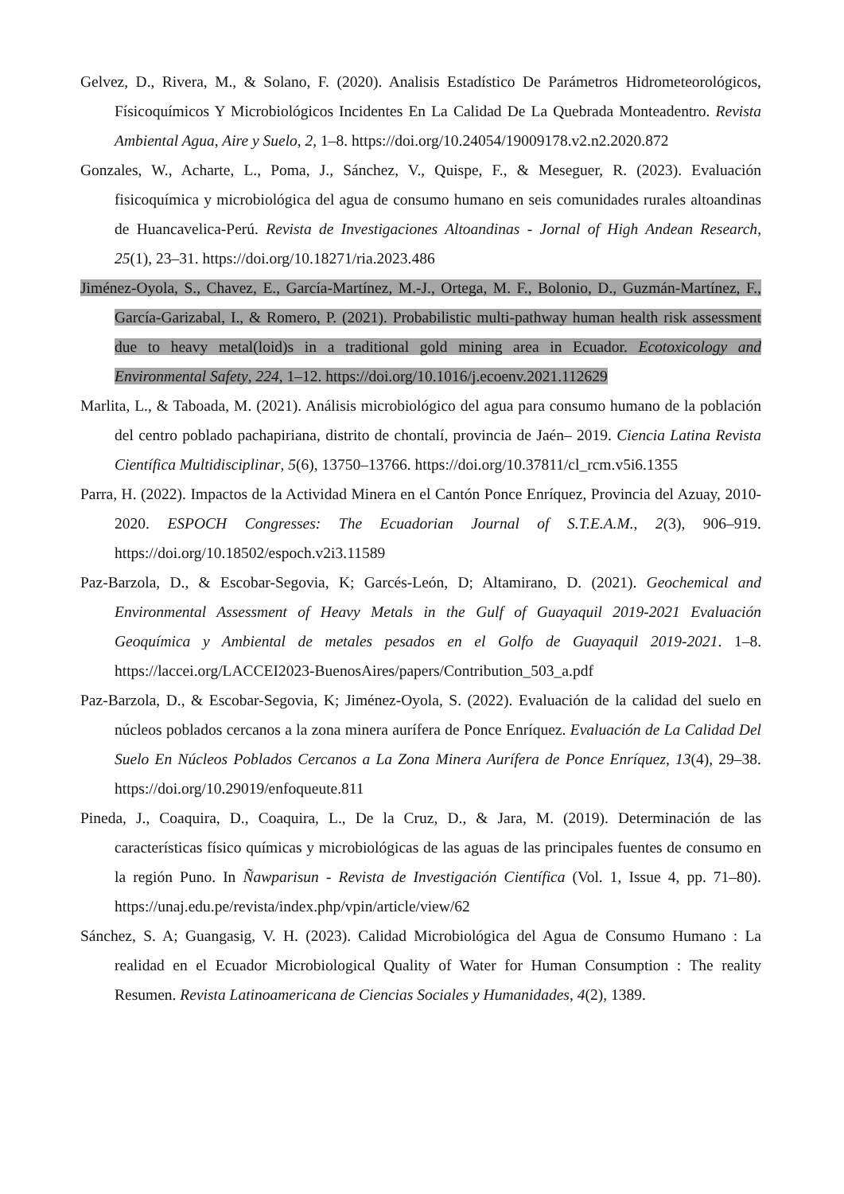Gelvez, D., Rivera, M., & Solano, F. (2020). Analisis Estadístico De Parámetros Hidrometeorológicos, Físicoquímicos Y Microbiológicos Incidentes En La Calidad De La Quebrada Monteadentro. Revista Ambiental Agua, Aire y Suelo, 2, 1–8. https://doi.org/10.24054/19009178.v2.n2.2020.872
Gonzales, W., Acharte, L., Poma, J., Sánchez, V., Quispe, F., & Meseguer, R. (2023). Evaluación fisicoquímica y microbiológica del agua de consumo humano en seis comunidades rurales altoandinas de Huancavelica-Perú. Revista de Investigaciones Altoandinas - Jornal of High Andean Research, 25(1), 23–31. https://doi.org/10.18271/ria.2023.486
Jiménez-Oyola, S., Chavez, E., García-Martínez, M.-J., Ortega, M. F., Bolonio, D., Guzmán-Martínez, F., García-Garizabal, I., & Romero, P. (2021). Probabilistic multi-pathway human health risk assessment due to heavy metal(loid)s in a traditional gold mining area in Ecuador. Ecotoxicology and Environmental Safety, 224, 1–12. https://doi.org/10.1016/j.ecoenv.2021.112629
Marlita, L., & Taboada, M. (2021). Análisis microbiológico del agua para consumo humano de la población del centro poblado pachapiriana, distrito de chontalí, provincia de Jaén– 2019. Ciencia Latina Revista Científica Multidisciplinar, 5(6), 13750–13766. https://doi.org/10.37811/cl_rcm.v5i6.1355
Parra, H. (2022). Impactos de la Actividad Minera en el Cantón Ponce Enríquez, Provincia del Azuay, 2010- 2020. ESPOCH Congresses: The Ecuadorian Journal of S.T.E.A.M., 2(3), 906–919. https://doi.org/10.18502/espoch.v2i3.11589
Paz-Barzola, D., & Escobar-Segovia, K; Garcés-León, D; Altamirano, D. (2021). Geochemical and Environmental Assessment of Heavy Metals in the Gulf of Guayaquil 2019-2021 Evaluación Geoquímica y Ambiental de metales pesados en el Golfo de Guayaquil 2019-2021. 1–8. https://laccei.org/LACCEI2023-BuenosAires/papers/Contribution_503_a.pdf
Paz-Barzola, D., & Escobar-Segovia, K; Jiménez-Oyola, S. (2022). Evaluación de la calidad del suelo en núcleos poblados cercanos a la zona minera aurífera de Ponce Enríquez. Evaluación de La Calidad Del Suelo En Núcleos Poblados Cercanos a La Zona Minera Aurífera de Ponce Enríquez, 13(4), 29–38. https://doi.org/10.29019/enfoqueute.811
Pineda, J., Coaquira, D., Coaquira, L., De la Cruz, D., & Jara, M. (2019). Determinación de las características físico químicas y microbiológicas de las aguas de las principales fuentes de consumo en la región Puno. In Ñawparisun - Revista de Investigación Científica (Vol. 1, Issue 4, pp. 71–80). https://unaj.edu.pe/revista/index.php/vpin/article/view/62
Sánchez, S. A; Guangasig, V. H. (2023). Calidad Microbiológica del Agua de Consumo Humano : La realidad en el Ecuador Microbiological Quality of Water for Human Consumption : The reality Resumen. Revista Latinoamericana de Ciencias Sociales y Humanidades, 4(2), 1389.